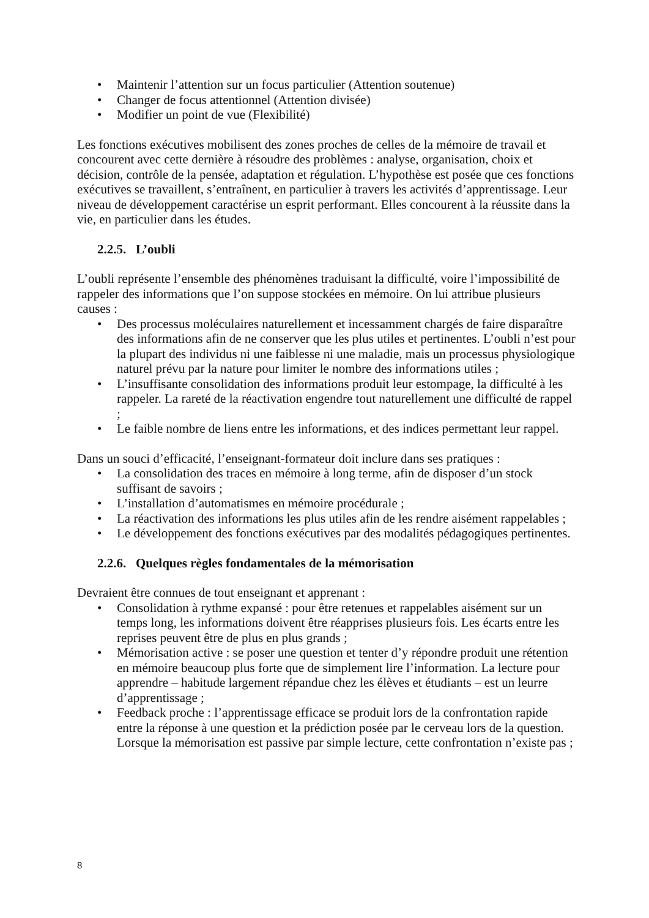• Maintenir l’attention sur un focus particulier (Attention soutenue)
• Changer de focus attentionnel (Attention divisée)
• Modifier un point de vue (Flexibilité)
Les fonctions exécutives mobilisent des zones proches de celles de la mémoire de travail et concourent avec cette dernière à résoudre des problèmes : analyse, organisation, choix et décision, contrôle de la pensée, adaptation et régulation. L’hypothèse est posée que ces fonctions exécutives se travaillent, s’entraînent, en particulier à travers les activités d’apprentissage. Leur niveau de développement caractérise un esprit performant. Elles concourent à la réussite dans la vie, en particulier dans les études.
2.2.5. L’oubli
L’oubli représente l’ensemble des phénomènes traduisant la difficulté, voire l’impossibilité de rappeler des informations que l’on suppose stockées en mémoire. On lui attribue plusieurs causes :
• Des processus moléculaires naturellement et incessamment chargés de faire disparaître des informations afin de ne conserver que les plus utiles et pertinentes. L’oubli n’est pour la plupart des individus ni une faiblesse ni une maladie, mais un processus physiologique naturel prévu par la nature pour limiter le nombre des informations utiles ;
• L’insuffisante consolidation des informations produit leur estompage, la difficulté à les rappeler. La rareté de la réactivation engendre tout naturellement une difficulté de rappel ;
• Le faible nombre de liens entre les informations, et des indices permettant leur rappel.
Dans un souci d’efficacité, l’enseignant-formateur doit inclure dans ses pratiques :
• La consolidation des traces en mémoire à long terme, afin de disposer d’un stock suffisant de savoirs ;
• L’installation d’automatismes en mémoire procédurale ;
• La réactivation des informations les plus utiles afin de les rendre aisément rappelables ;
• Le développement des fonctions exécutives par des modalités pédagogiques pertinentes.
2.2.6. Quelques règles fondamentales de la mémorisation
Devraient être connues de tout enseignant et apprenant :
• Consolidation à rythme expansé : pour être retenues et rappelables aisément sur un temps long, les informations doivent être réapprises plusieurs fois. Les écarts entre les reprises peuvent être de plus en plus grands ;
• Mémorisation active : se poser une question et tenter d’y répondre produit une rétention en mémoire beaucoup plus forte que de simplement lire l’information. La lecture pour apprendre – habitude largement répandue chez les élèves et étudiants – est un leurre d’apprentissage ;
• Feedback proche : l’apprentissage efficace se produit lors de la confrontation rapide entre la réponse à une question et la prédiction posée par le cerveau lors de la question. Lorsque la mémorisation est passive par simple lecture, cette confrontation n’existe pas ;
8